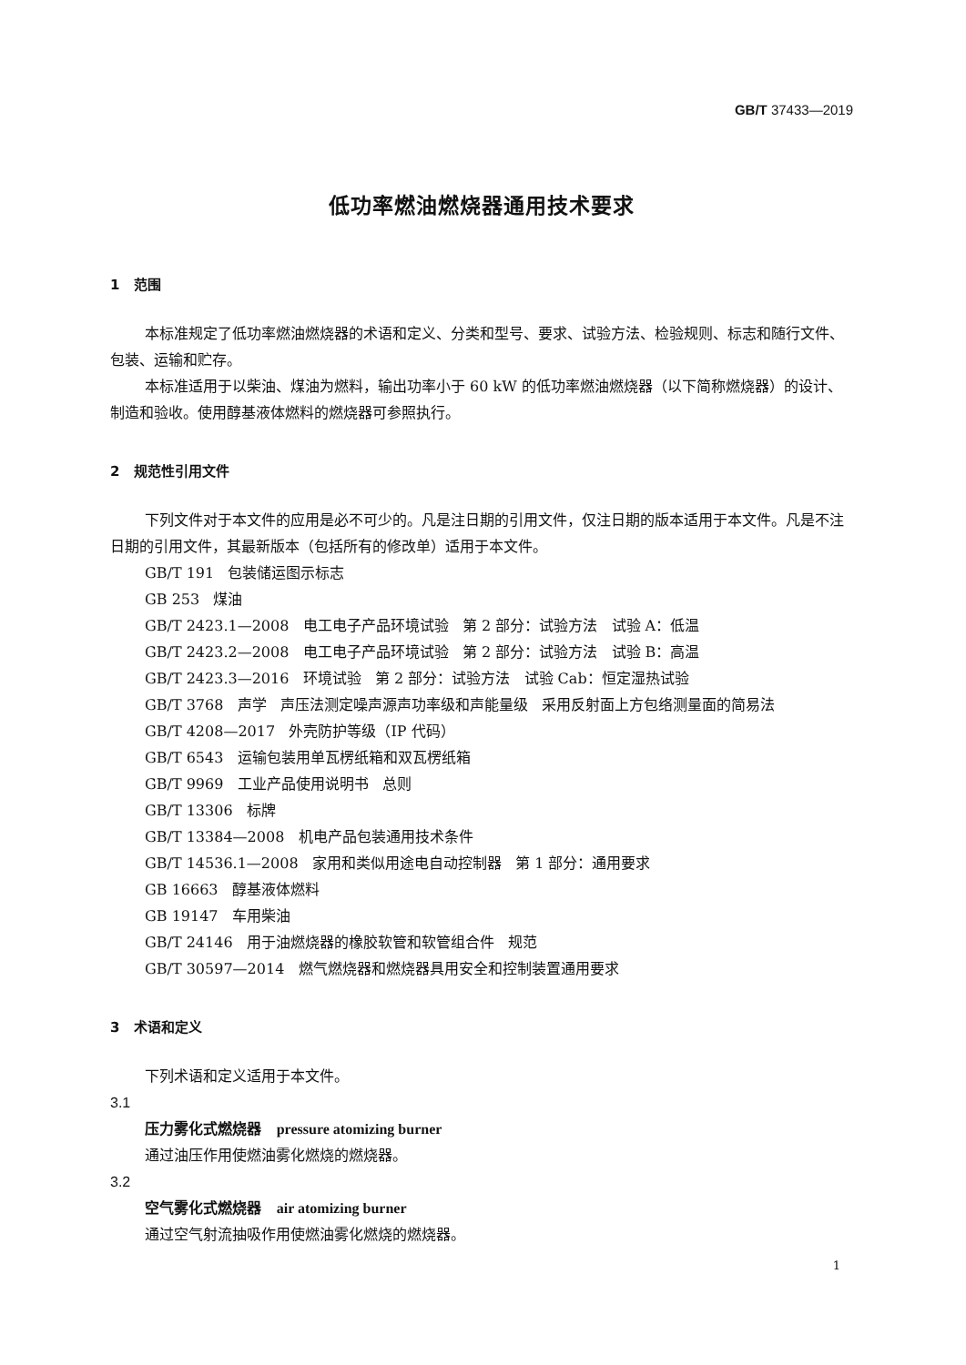GB/T 37433—2019
低功率燃油燃烧器通用技术要求
1 范围
本标准规定了低功率燃油燃烧器的术语和定义、分类和型号、要求、试验方法、检验规则、标志和随行文件、包装、运输和贮存。
本标准适用于以柴油、煤油为燃料，输出功率小于 60 kW 的低功率燃油燃烧器（以下简称燃烧器）的设计、制造和验收。使用醇基液体燃料的燃烧器可参照执行。
2 规范性引用文件
下列文件对于本文件的应用是必不可少的。凡是注日期的引用文件，仅注日期的版本适用于本文件。凡是不注日期的引用文件，其最新版本（包括所有的修改单）适用于本文件。
GB/T 191 包装储运图示标志
GB 253 煤油
GB/T 2423.1—2008 电工电子产品环境试验 第 2 部分：试验方法 试验 A：低温
GB/T 2423.2—2008 电工电子产品环境试验 第 2 部分：试验方法 试验 B：高温
GB/T 2423.3—2016 环境试验 第 2 部分：试验方法 试验 Cab：恒定湿热试验
GB/T 3768 声学 声压法测定噪声源声功率级和声能量级 采用反射面上方包络测量面的简易法
GB/T 4208—2017 外壳防护等级（IP 代码）
GB/T 6543 运输包装用单瓦楞纸箱和双瓦楞纸箱
GB/T 9969 工业产品使用说明书 总则
GB/T 13306 标牌
GB/T 13384—2008 机电产品包装通用技术条件
GB/T 14536.1—2008 家用和类似用途电自动控制器 第 1 部分：通用要求
GB 16663 醇基液体燃料
GB 19147 车用柴油
GB/T 24146 用于油燃烧器的橡胶软管和软管组合件 规范
GB/T 30597—2014 燃气燃烧器和燃烧器具用安全和控制装置通用要求
3 术语和定义
下列术语和定义适用于本文件。
3.1
压力雾化式燃烧器 pressure atomizing burner
通过油压作用使燃油雾化燃烧的燃烧器。
3.2
空气雾化式燃烧器 air atomizing burner
通过空气射流抽吸作用使燃油雾化燃烧的燃烧器。
1